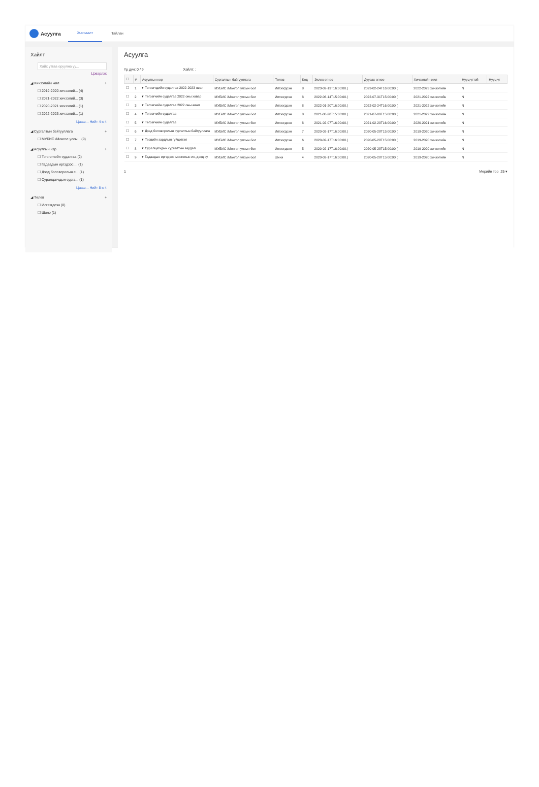Асуулга
Жагсаалт Тайлан
Хайлт
Хайх утгаа оруулна уу...
Цэвэрлэх
◢ Хичээлийн жил +
☐ 2019-2020 хичээлий... (4)
☐ 2021-2022 хичээлий... (3)
☐ 2020-2021 хичээлий... (1)
☐ 2022-2023 хичээлий... (1)
Цааш... Нийт 4-с 4
◢ Сургалтын байгууллага +
☐ МУБИС /Монгол улсы... (9)
◢ Асуулгын нэр +
☐ Тогсгэгчийн судалгаа (2)
☐ Гадаадын иргэдээс ... (1)
☐ Дээд боловсролын с... (1)
☐ Суралцагчдын сурга... (1)
Цааш... Нийт 8-с 4
◢ Төлөв +
☐ Илгээгдсэн (8)
☐ Шинэ (1)
Асуулга
Үр дүн: 0 / 9 Хайлт: ;
| ☐ | # | Асуулгын нэр | Сургалтын байгууллага | Төлөв | Код | Эхлэх огноо | Дуусах огноо | Хичээлийн жил | Нууц үгтэй | Нууц үг |
| --- | --- | --- | --- | --- | --- | --- | --- | --- | --- | --- |
| ☐ | 1 | ▾ Төгсөгчдийн судалгаа 2022-2023 өвөл | МУБИС /Монгол улсын бол | Илгээгдсэн | 8 | 2023-02-13T16:00:00.( | 2023-02-24T16:00:00.( | 2022-2023 хичээлийн | N | |
| ☐ | 2 | ▾ Төгсөгчийн судалгаа 2022 оны хавар | МУБИС /Монгол улсын бол | Илгээгдсэн | 8 | 2022-06-14T15:00:00.( | 2022-07-31T15:00:00.( | 2021-2022 хичээлийн | N | |
| ☐ | 3 | ▾ Төгсөгчийн судалгаа 2022 оны өвөл | МУБИС /Монгол улсын бол | Илгээгдсэн | 8 | 2022-01-20T16:00:00.( | 2022-02-24T16:00:00.( | 2021-2022 хичээлийн | N | |
| ☐ | 4 | ▾ Төгсөгчийн судалгаа | МУБИС /Монгол улсын бол | Илгээгдсэн | 8 | 2021-06-28T15:00:00.( | 2021-07-09T15:00:00.( | 2021-2022 хичээлийн | N | |
| ☐ | 5 | ▾ Төгсөгчийн судалгаа | МУБИС /Монгол улсын бол | Илгээгдсэн | 8 | 2021-02-07T16:00:00.( | 2021-02-20T16:00:00.( | 2020-2021 хичээлийн | N | |
| ☐ | 6 | ▾ Дээд боловсролын сургалтын байгууллага | МУБИС /Монгол улсын бол | Илгээгдсэн | 7 | 2020-02-17T16:00:00.( | 2020-05-28T15:00:00.( | 2019-2020 хичээлийн | N | |
| ☐ | 7 | ▾ Төсвийн зардлын гүйцэтгэл | МУБИС /Монгол улсын бол | Илгээгдсэн | 6 | 2020-02-17T16:00:00.( | 2020-05-28T15:00:00.( | 2019-2020 хичээлийн | N | |
| ☐ | 8 | ▾ Суралцагчдын сургалтын зардал | МУБИС /Монгол улсын бол | Илгээгдсэн | 5 | 2020-02-17T16:00:00.( | 2020-05-28T15:00:00.( | 2019-2020 хичээлийн | N | |
| ☐ | 9 | ▾ Гадаадын иргэдээс монголын их, дээд су | МУБИС /Монгол улсын бол | Шинэ | 4 | 2020-02-17T16:00:00.( | 2020-05-28T15:00:00.( | 2019-2020 хичээлийн | N | |
1 Мөрийн тоо 25 ▾